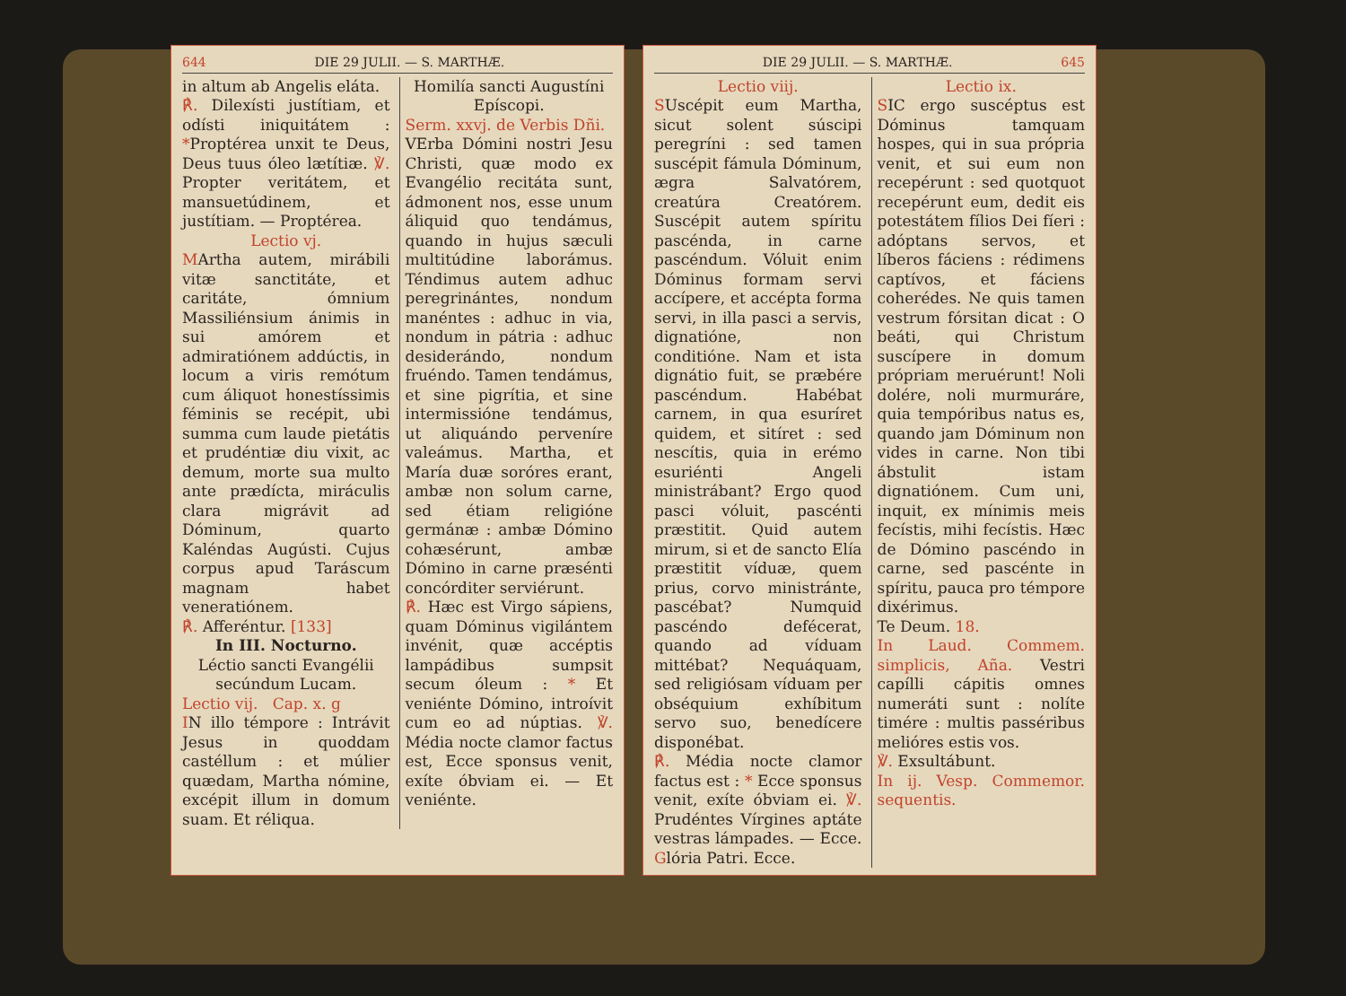644 DIE 29 JULII. — S. MARTHÆ.
in altum ab Angelis eláta.
℟. Dilexísti justítiam, et odísti iniquitátem : *Proptérea unxit te Deus, Deus tuus óleo lætítiæ. ℣. Propter veritátem, et mansuetúdinem, et justítiam. — Proptérea.
Lectio vj.
MArtha autem, mirábili vitæ sanctitáte, et caritáte, ómnium Massiliénsium ánimis in sui amórem et admiratiónem addúctis, in locum a viris remótum cum áliquot honestíssimis féminis se recépit, ubi summa cum laude pietátis et prudéntiæ diu vixit, ac demum, morte sua multo ante prædícta, miráculis clara migrávit ad Dóminum, quarto Kaléndas Augústi. Cujus corpus apud Taráscum magnam habet veneratiónem.
℟. Afferéntur. [133]
In III. Nocturno.
Léctio sancti Evangélii secúndum Lucam.
Lectio vij. Cap. x. g
IN illo témpore : Intrávit Jesus in quoddam castéllum : et múlier quædam, Martha nómine, excépit illum in domum suam. Et réliqua.
Homilía sancti Augustíni Epíscopi.
Serm. xxvj. de Verbis Dñi.
VErba Dómini nostri Jesu Christi, quæ modo ex Evangélio recitáta sunt, ádmonent nos, esse unum áliquid quo tendámus, quando in hujus sæculi multitúdine laborámus. Téndimus autem adhuc peregrinántes, nondum manéntes : adhuc in via, nondum in pátria : adhuc desiderándo, nondum fruéndo. Tamen tendámus, et sine pigrítia, et sine intermissióne tendámus, ut aliquándo perveníre valeámus. Martha, et María duæ soróres erant, ambæ non solum carne, sed étiam religióne germánæ : ambæ Dómino cohæsérunt, ambæ Dómino in carne præsénti concórditer serviérunt.
℟. Hæc est Virgo sápiens, quam Dóminus vigilántem invénit, quæ accéptis lampádibus sumpsit secum óleum : * Et veniénte Dómino, introívit cum eo ad núptias. ℣. Média nocte clamor factus est, Ecce sponsus venit, exíte óbviam ei. — Et veniénte.
DIE 29 JULII. — S. MARTHÆ. 645
Lectio viij.
SUscépit eum Martha, sicut solent súscipi peregríni : sed tamen suscépit fámula Dóminum, ægra Salvatórem, creatúra Creatórem. Suscépit autem spíritu pascénda, in carne pascéndum. Vóluit enim Dóminus formam servi accípere, et accépta forma servi, in illa pasci a servis, dignatióne, non conditióne. Nam et ista dignátio fuit, se præbére pascéndum. Habébat carnem, in qua esuríret quidem, et sitíret : sed nescítis, quia in erémo esuriénti Angeli ministrábant? Ergo quod pasci vóluit, pascénti præstitit. Quid autem mirum, si et de sancto Elía præstitit víduæ, quem prius, corvo ministránte, pascébat? Numquid pascéndo defécerat, quando ad víduam mittébat? Nequáquam, sed religiósam víduam per obséquium exhíbitum servo suo, benedícere disponébat.
℟. Média nocte clamor factus est : * Ecce sponsus venit, exíte óbviam ei. ℣. Prudéntes Vírgines aptáte vestras lámpades. — Ecce. Glória Patri. Ecce.
Lectio ix.
SIC ergo suscéptus est Dóminus tamquam hospes, qui in sua própria venit, et sui eum non recepérunt : sed quotquot recepérunt eum, dedit eis potestátem fílios Dei fíeri : adóptans servos, et líberos fáciens : rédimens captívos, et fáciens coherédes. Ne quis tamen vestrum fórsitan dicat : O beáti, qui Christum suscípere in domum própriam meruérunt! Noli dolére, noli murmuráre, quia tempóribus natus es, quando jam Dóminum non vides in carne. Non tibi ábstulit istam dignatiónem. Cum uni, inquit, ex mínimis meis fecístis, mihi fecístis. Hæc de Dómino pascéndo in carne, sed pascénte in spíritu, pauca pro témpore dixérimus.
Te Deum. 18.
In Laud. Commem. simplicis, Aña. Vestri capílli cápitis omnes numeráti sunt : nolíte timére : multis passéribus melióres estis vos.
℣. Exsultábunt.
In ij. Vesp. Commemor. sequentis.